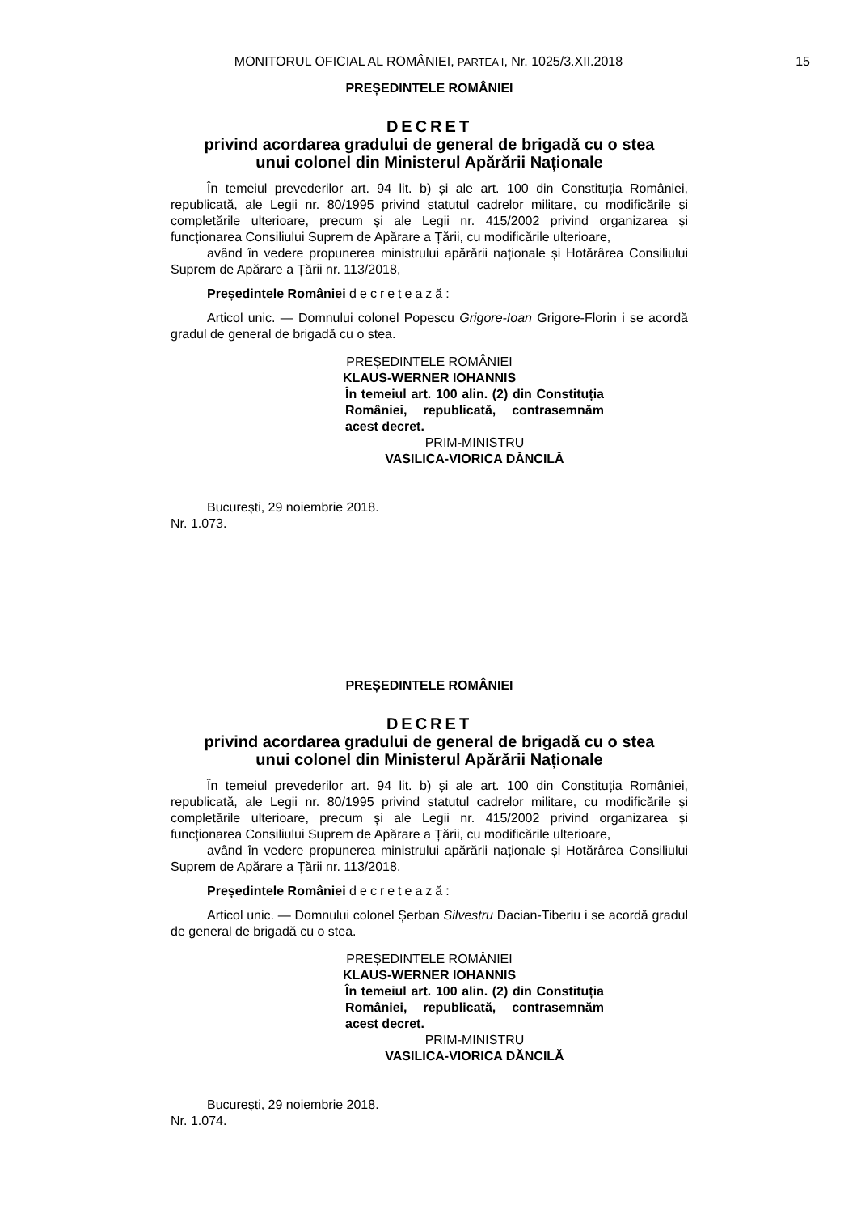MONITORUL OFICIAL AL ROMÂNIEI, PARTEA I, Nr. 1025/3.XII.2018
15
PREȘEDINTELE ROMÂNIEI
DECRET
privind acordarea gradului de general de brigadă cu o stea
unui colonel din Ministerul Apărării Naționale
În temeiul prevederilor art. 94 lit. b) și ale art. 100 din Constituția României, republicată, ale Legii nr. 80/1995 privind statutul cadrelor militare, cu modificările și completările ulterioare, precum și ale Legii nr. 415/2002 privind organizarea și funcționarea Consiliului Suprem de Apărare a Țării, cu modificările ulterioare,
având în vedere propunerea ministrului apărării naționale și Hotărârea Consiliului Suprem de Apărare a Țării nr. 113/2018,
Președintele României decretează:
Articol unic. — Domnului colonel Popescu Grigore-Ioan Grigore-Florin i se acordă gradul de general de brigadă cu o stea.
PREȘEDINTELE ROMÂNIEI
KLAUS-WERNER IOHANNIS
În temeiul art. 100 alin. (2) din Constituția României, republicată, contrasemnăm acest decret.
PRIM-MINISTRU
VASILICA-VIORICA DĂNCILĂ
București, 29 noiembrie 2018.
Nr. 1.073.
PREȘEDINTELE ROMÂNIEI
DECRET
privind acordarea gradului de general de brigadă cu o stea
unui colonel din Ministerul Apărării Naționale
În temeiul prevederilor art. 94 lit. b) și ale art. 100 din Constituția României, republicată, ale Legii nr. 80/1995 privind statutul cadrelor militare, cu modificările și completările ulterioare, precum și ale Legii nr. 415/2002 privind organizarea și funcționarea Consiliului Suprem de Apărare a Țării, cu modificările ulterioare,
având în vedere propunerea ministrului apărării naționale și Hotărârea Consiliului Suprem de Apărare a Țării nr. 113/2018,
Președintele României decretează:
Articol unic. — Domnului colonel Șerban Silvestru Dacian-Tiberiu i se acordă gradul de general de brigadă cu o stea.
PREȘEDINTELE ROMÂNIEI
KLAUS-WERNER IOHANNIS
În temeiul art. 100 alin. (2) din Constituția României, republicată, contrasemnăm acest decret.
PRIM-MINISTRU
VASILICA-VIORICA DĂNCILĂ
București, 29 noiembrie 2018.
Nr. 1.074.